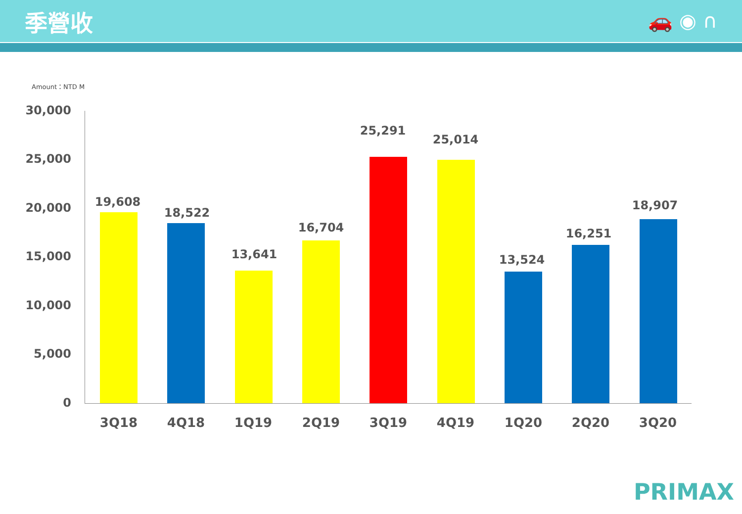季營收
🚗 ◉ ∩
Amount：NTD M
30,000
25,000
20,000
15,000
10,000
5,000
0
19,608
3Q18
18,522
4Q18
13,641
1Q19
16,704
2Q19
25,291
3Q19
25,014
4Q19
13,524
1Q20
16,251
2Q20
18,907
3Q20
PRIMAX